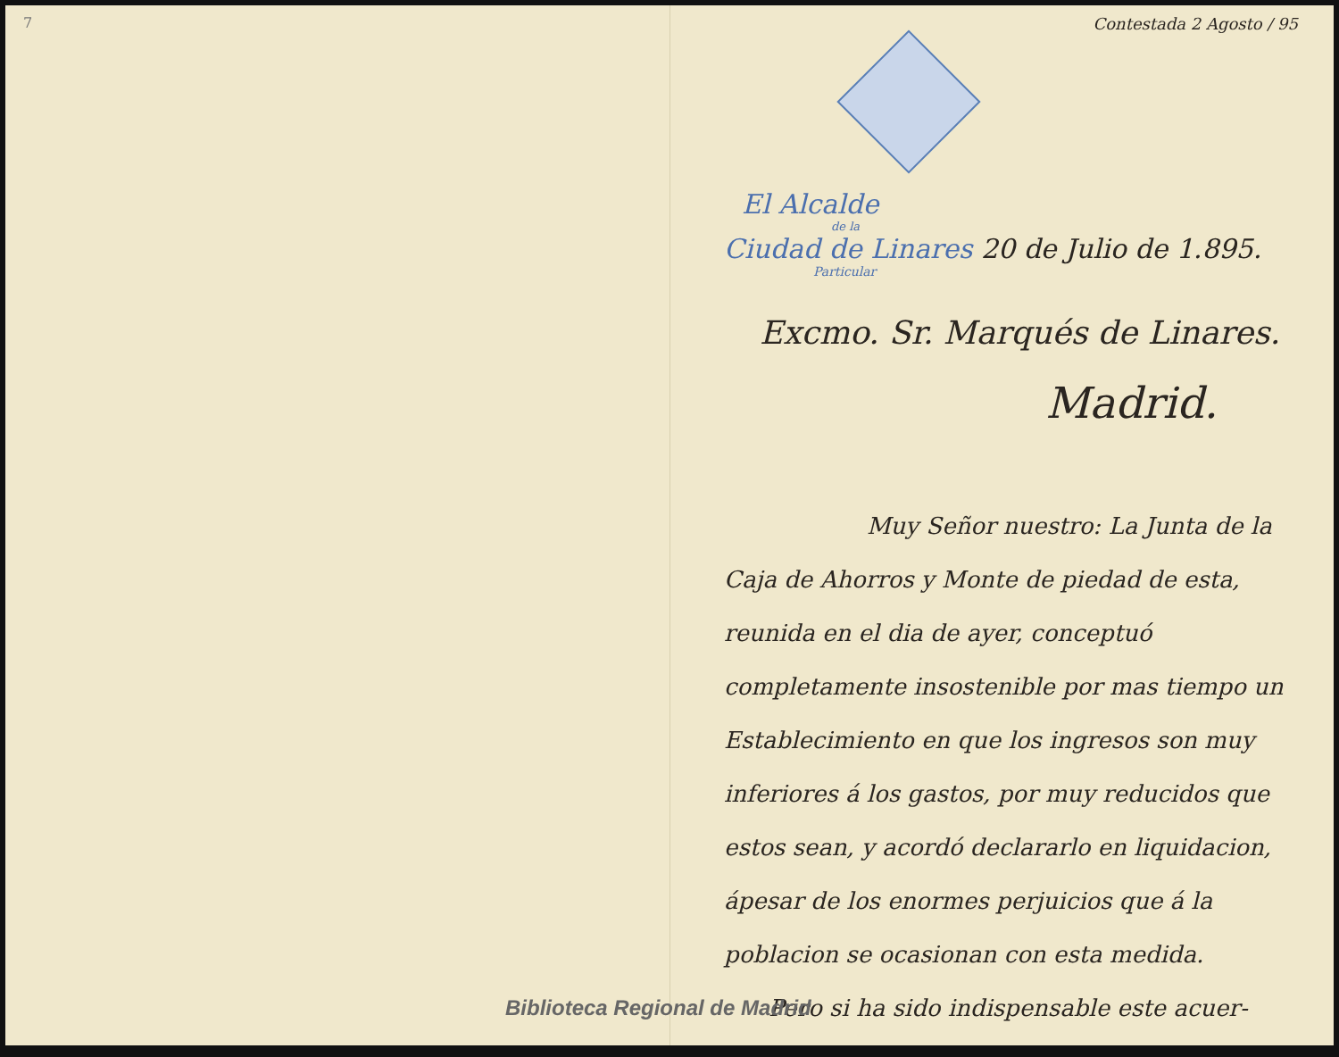7 Contestada 2 Agosto / 95
El Alcalde
de la
Ciudad de Linares 20 de Julio de 1.895.
Particular
Excmo. Sr. Marqués de Linares.
Madrid.
Muy Señor nuestro: La Junta de la Caja de Ahorros y Monte de piedad de esta, reunida en el dia de ayer, conceptuó completamente insostenible por mas tiempo un Establecimiento en que los ingresos son muy inferiores á los gastos, por muy reducidos que estos sean, y acordó declararlo en liquidacion, ápesar de los enormes perjuicios que á la poblacion se ocasionan con esta medida.
Pero si ha sido indispensable este acuer-
Biblioteca Regional de Madrid